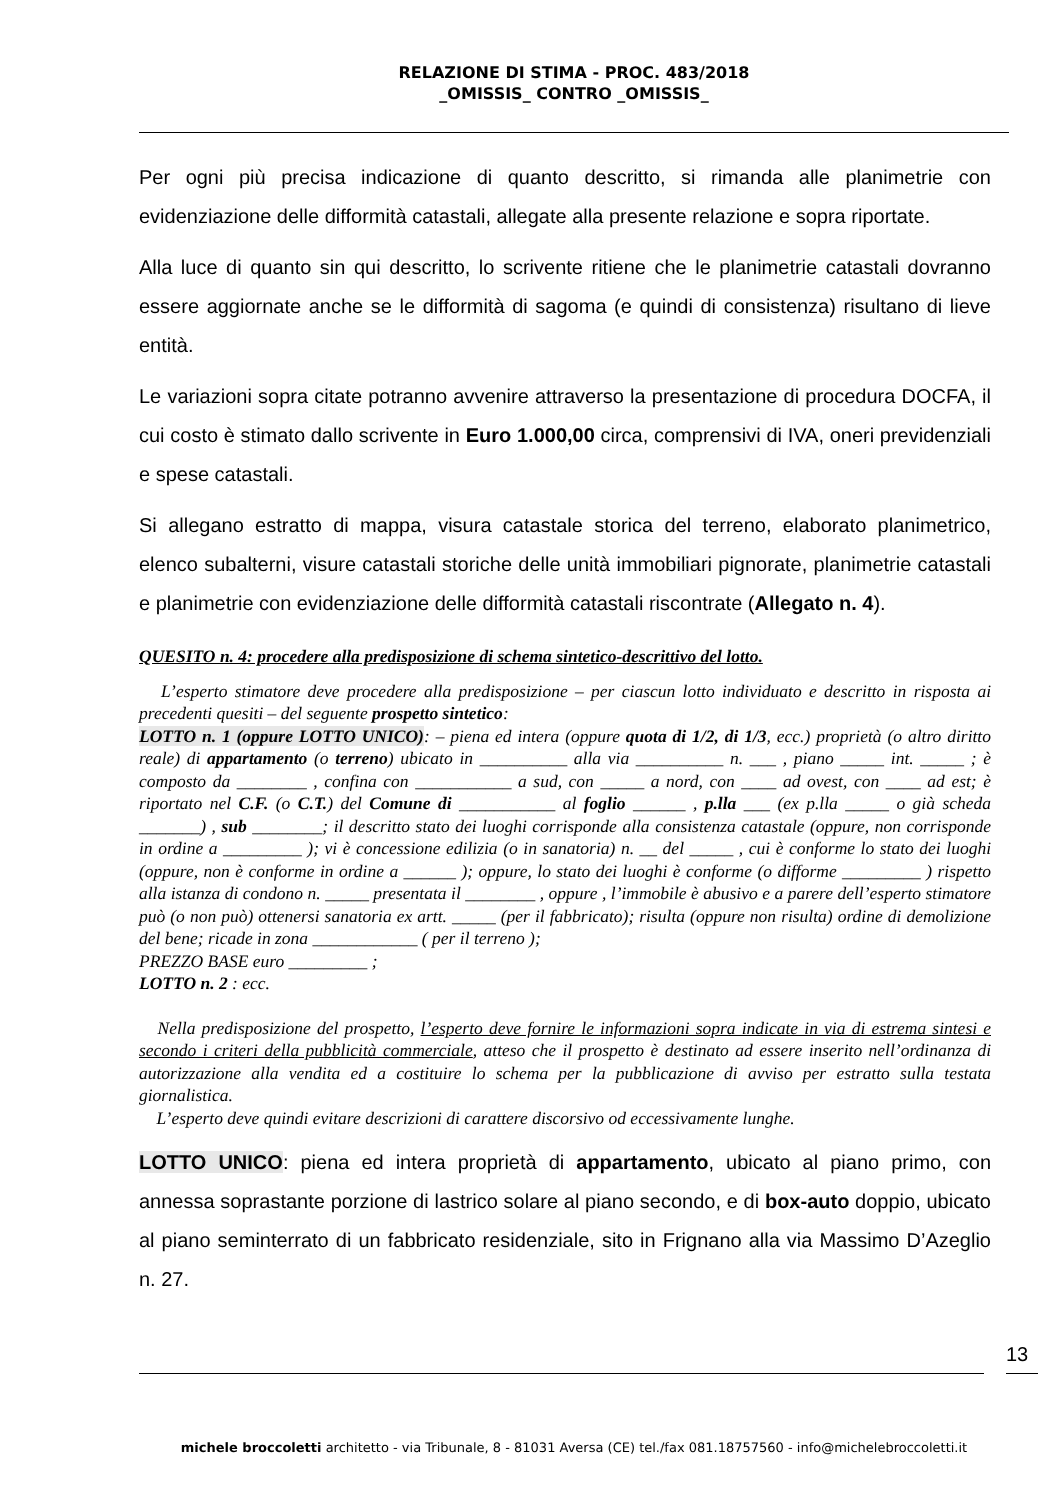RELAZIONE DI STIMA - PROC. 483/2018
_OMISSIS_ CONTRO _OMISSIS_
Per ogni più precisa indicazione di quanto descritto, si rimanda alle planimetrie con evidenziazione delle difformità catastali, allegate alla presente relazione e sopra riportate.
Alla luce di quanto sin qui descritto, lo scrivente ritiene che le planimetrie catastali dovranno essere aggiornate anche se le difformità di sagoma (e quindi di consistenza) risultano di lieve entità.
Le variazioni sopra citate potranno avvenire attraverso la presentazione di procedura DOCFA, il cui costo è stimato dallo scrivente in Euro 1.000,00 circa, comprensivi di IVA, oneri previdenziali e spese catastali.
Si allegano estratto di mappa, visura catastale storica del terreno, elaborato planimetrico, elenco subalterni, visure catastali storiche delle unità immobiliari pignorate, planimetrie catastali e planimetrie con evidenziazione delle difformità catastali riscontrate (Allegato n. 4).
QUESITO n. 4: procedere alla predisposizione di schema sintetico-descrittivo del lotto.
L’esperto stimatore deve procedere alla predisposizione – per ciascun lotto individuato e descritto in risposta ai precedenti quesiti – del seguente prospetto sintetico:
LOTTO n. 1 (oppure LOTTO UNICO): – piena ed intera (oppure quota di 1/2, di 1/3, ecc.) proprietà (o altro diritto reale) di appartamento (o terreno) ubicato in __________ alla via __________ n. ___ , piano _____ int. _____ ; è composto da ________ , confina con ___________ a sud, con _____ a nord, con ____ ad ovest, con ____ ad est; è riportato nel C.F. (o C.T.) del Comune di ___________ al foglio ______ , p.lla ___ (ex p.lla _____ o già scheda _______) , sub ________; il descritto stato dei luoghi corrisponde alla consistenza catastale (oppure, non corrisponde in ordine a _________ ); vi è concessione edilizia (o in sanatoria) n. __ del _____ , cui è conforme lo stato dei luoghi (oppure, non è conforme in ordine a ______ ); oppure, lo stato dei luoghi è conforme (o difforme _________ ) rispetto alla istanza di condono n. _____ presentata il ________ , oppure , l’immobile è abusivo e a parere dell’esperto stimatore può (o non può) ottenersi sanatoria ex artt. _____ (per il fabbricato); risulta (oppure non risulta) ordine di demolizione del bene; ricade in zona ____________ ( per il terreno );
PREZZO BASE euro _________ ;
LOTTO n. 2 : ecc.
Nella predisposizione del prospetto, l’esperto deve fornire le informazioni sopra indicate in via di estrema sintesi e secondo i criteri della pubblicità commerciale, atteso che il prospetto è destinato ad essere inserito nell’ordinanza di autorizzazione alla vendita ed a costituire lo schema per la pubblicazione di avviso per estratto sulla testata giornalistica.
L’esperto deve quindi evitare descrizioni di carattere discorsivo od eccessivamente lunghe.
LOTTO UNICO: piena ed intera proprietà di appartamento, ubicato al piano primo, con annessa soprastante porzione di lastrico solare al piano secondo, e di box-auto doppio, ubicato al piano seminterrato di un fabbricato residenziale, sito in Frignano alla via Massimo D’Azeglio n. 27.
13
michele broccoletti architetto - via Tribunale, 8 - 81031 Aversa (CE) tel./fax 081.18757560 - info@michelebroccoletti.it